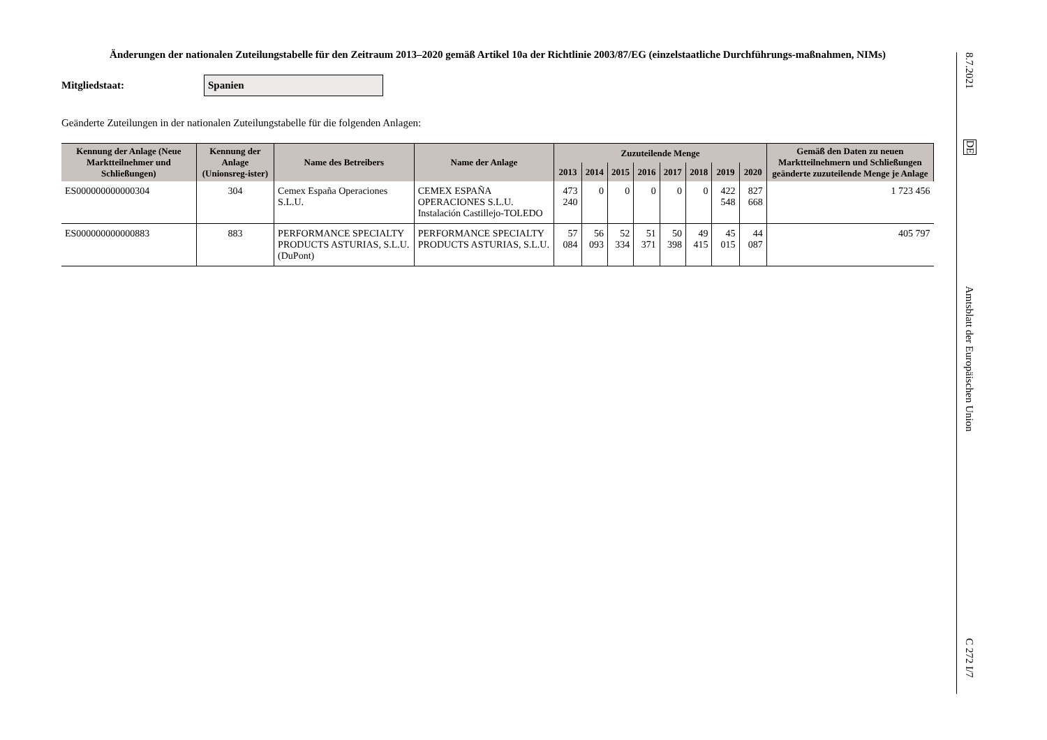Änderungen der nationalen Zuteilungstabelle für den Zeitraum 2013–2020 gemäß Artikel 10a der Richtlinie 2003/87/EG (einzelstaatliche Durchführungs-maßnahmen, NIMs)
Mitgliedstaat:
Spanien
Geänderte Zuteilungen in der nationalen Zuteilungstabelle für die folgenden Anlagen:
| Kennung der Anlage (Neue Marktteilnehmer und Schließungen) | Kennung der Anlage (Unionsreg-ister) | Name des Betreibers | Name der Anlage | Zuzuteilende Menge | | | | | | | | Gemäß den Daten zu neuen Marktteilnehmern und Schließungen geänderte zuzuteilende Menge je Anlage |
| --- | --- | --- | --- | --- | --- | --- | --- | --- | --- | --- | --- | --- |
| | | | | 2013 | 2014 | 2015 | 2016 | 2017 | 2018 | 2019 | 2020 | |
| ES000000000000304 | 304 | Cemex España Operaciones S.L.U. | CEMEX ESPAÑA OPERACIONES S.L.U. Instalación Castillejo-TOLEDO | 473 240 | 0 | 0 | 0 | 0 | 0 | 422 548 | 827 668 | 1 723 456 |
| ES000000000000883 | 883 | PERFORMANCE SPECIALTY PRODUCTS ASTURIAS, S.L.U. (DuPont) | PERFORMANCE SPECIALTY PRODUCTS ASTURIAS, S.L.U. | 57 084 | 56 093 | 52 334 | 51 371 | 50 398 | 49 415 | 45 015 | 44 087 | 405 797 |
8.7.2021
DE
Amtsblatt der Europäischen Union
C 272 I/7